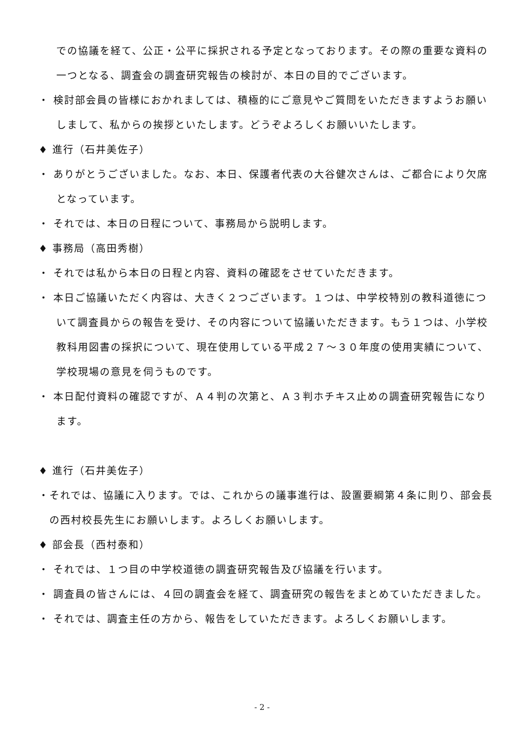での協議を経て、公正・公平に採択される予定となっております。その際の重要な資料の一つとなる、調査会の調査研究報告の検討が、本日の目的でございます。
・ 検討部会員の皆様におかれましては、積極的にご意見やご質問をいただきますようお願いしまして、私からの挨拶といたします。どうぞよろしくお願いいたします。
♦ 進行（石井美佐子）
・ ありがとうございました。なお、本日、保護者代表の大谷健次さんは、ご都合により欠席となっています。
・ それでは、本日の日程について、事務局から説明します。
♦ 事務局（高田秀樹）
・ それでは私から本日の日程と内容、資料の確認をさせていただきます。
・ 本日ご協議いただく内容は、大きく２つございます。１つは、中学校特別の教科道徳について調査員からの報告を受け、その内容について協議いただきます。もう１つは、小学校教科用図書の採択について、現在使用している平成２７～３０年度の使用実績について、学校現場の意見を伺うものです。
・ 本日配付資料の確認ですが、Ａ４判の次第と、Ａ３判ホチキス止めの調査研究報告になります。
♦ 進行（石井美佐子）
・それでは、協議に入ります。では、これからの議事進行は、設置要綱第４条に則り、部会長の西村校長先生にお願いします。よろしくお願いします。
♦ 部会長（西村泰和）
・ それでは、１つ目の中学校道徳の調査研究報告及び協議を行います。
・ 調査員の皆さんには、４回の調査会を経て、調査研究の報告をまとめていただきました。
・ それでは、調査主任の方から、報告をしていただきます。よろしくお願いします。
- 2 -